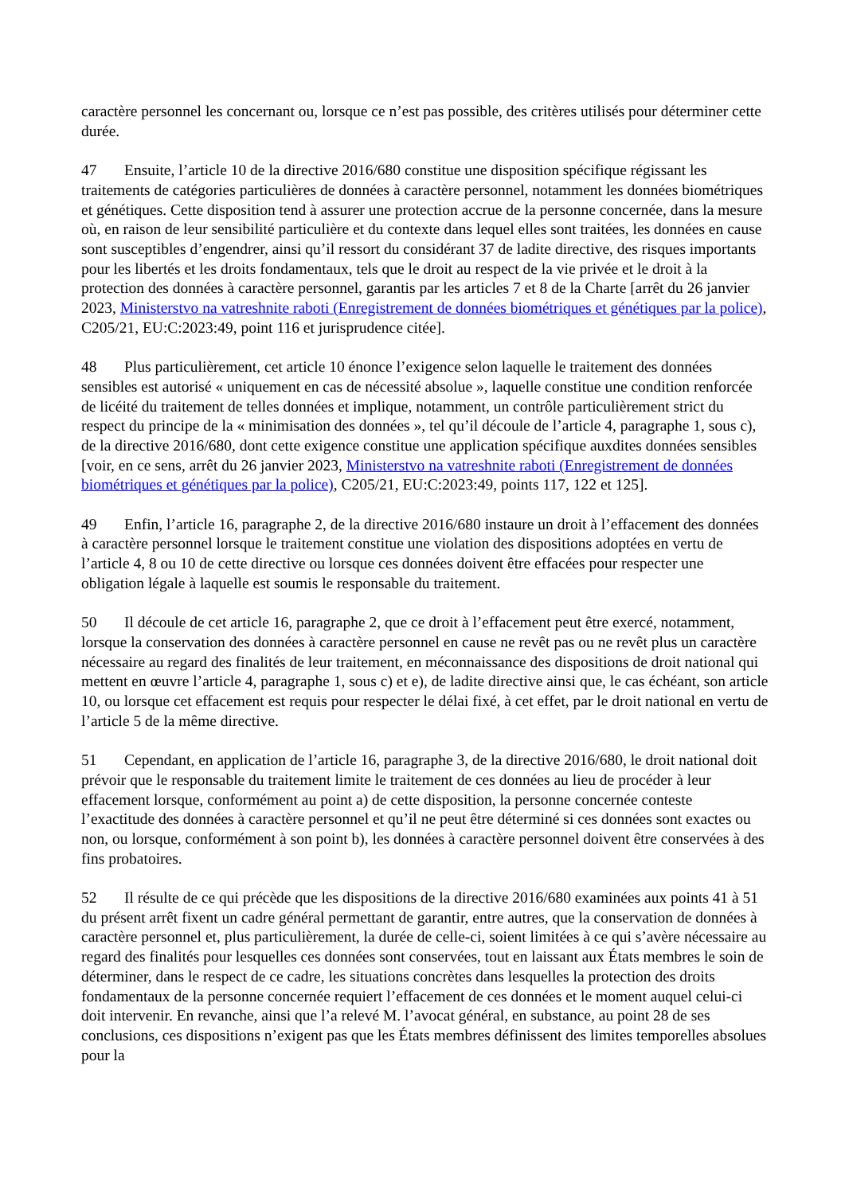caractère personnel les concernant ou, lorsque ce n’est pas possible, des critères utilisés pour déterminer cette durée.
47 Ensuite, l’article 10 de la directive 2016/680 constitue une disposition spécifique régissant les traitements de catégories particulières de données à caractère personnel, notamment les données biométriques et génétiques. Cette disposition tend à assurer une protection accrue de la personne concernée, dans la mesure où, en raison de leur sensibilité particulière et du contexte dans lequel elles sont traitées, les données en cause sont susceptibles d’engendrer, ainsi qu’il ressort du considérant 37 de ladite directive, des risques importants pour les libertés et les droits fondamentaux, tels que le droit au respect de la vie privée et le droit à la protection des données à caractère personnel, garantis par les articles 7 et 8 de la Charte [arrêt du 26 janvier 2023, Ministerstvo na vatreshnite raboti (Enregistrement de données biométriques et génétiques par la police), C205/21, EU:C:2023:49, point 116 et jurisprudence citée].
48 Plus particulièrement, cet article 10 énonce l’exigence selon laquelle le traitement des données sensibles est autorisé « uniquement en cas de nécessité absolue », laquelle constitue une condition renforcée de licéité du traitement de telles données et implique, notamment, un contrôle particulièrement strict du respect du principe de la « minimisation des données », tel qu’il découle de l’article 4, paragraphe 1, sous c), de la directive 2016/680, dont cette exigence constitue une application spécifique auxdites données sensibles [voir, en ce sens, arrêt du 26 janvier 2023, Ministerstvo na vatreshnite raboti (Enregistrement de données biométriques et génétiques par la police), C205/21, EU:C:2023:49, points 117, 122 et 125].
49 Enfin, l’article 16, paragraphe 2, de la directive 2016/680 instaure un droit à l’effacement des données à caractère personnel lorsque le traitement constitue une violation des dispositions adoptées en vertu de l’article 4, 8 ou 10 de cette directive ou lorsque ces données doivent être effacées pour respecter une obligation légale à laquelle est soumis le responsable du traitement.
50 Il découle de cet article 16, paragraphe 2, que ce droit à l’effacement peut être exercé, notamment, lorsque la conservation des données à caractère personnel en cause ne revêt pas ou ne revêt plus un caractère nécessaire au regard des finalités de leur traitement, en méconnaissance des dispositions de droit national qui mettent en œuvre l’article 4, paragraphe 1, sous c) et e), de ladite directive ainsi que, le cas échéant, son article 10, ou lorsque cet effacement est requis pour respecter le délai fixé, à cet effet, par le droit national en vertu de l’article 5 de la même directive.
51 Cependant, en application de l’article 16, paragraphe 3, de la directive 2016/680, le droit national doit prévoir que le responsable du traitement limite le traitement de ces données au lieu de procéder à leur effacement lorsque, conformément au point a) de cette disposition, la personne concernée conteste l’exactitude des données à caractère personnel et qu’il ne peut être déterminé si ces données sont exactes ou non, ou lorsque, conformément à son point b), les données à caractère personnel doivent être conservées à des fins probatoires.
52 Il résulte de ce qui précède que les dispositions de la directive 2016/680 examinées aux points 41 à 51 du présent arrêt fixent un cadre général permettant de garantir, entre autres, que la conservation de données à caractère personnel et, plus particulièrement, la durée de celle-ci, soient limitées à ce qui s’avère nécessaire au regard des finalités pour lesquelles ces données sont conservées, tout en laissant aux États membres le soin de déterminer, dans le respect de ce cadre, les situations concrètes dans lesquelles la protection des droits fondamentaux de la personne concernée requiert l’effacement de ces données et le moment auquel celui-ci doit intervenir. En revanche, ainsi que l’a relevé M. l’avocat général, en substance, au point 28 de ses conclusions, ces dispositions n’exigent pas que les États membres définissent des limites temporelles absolues pour la